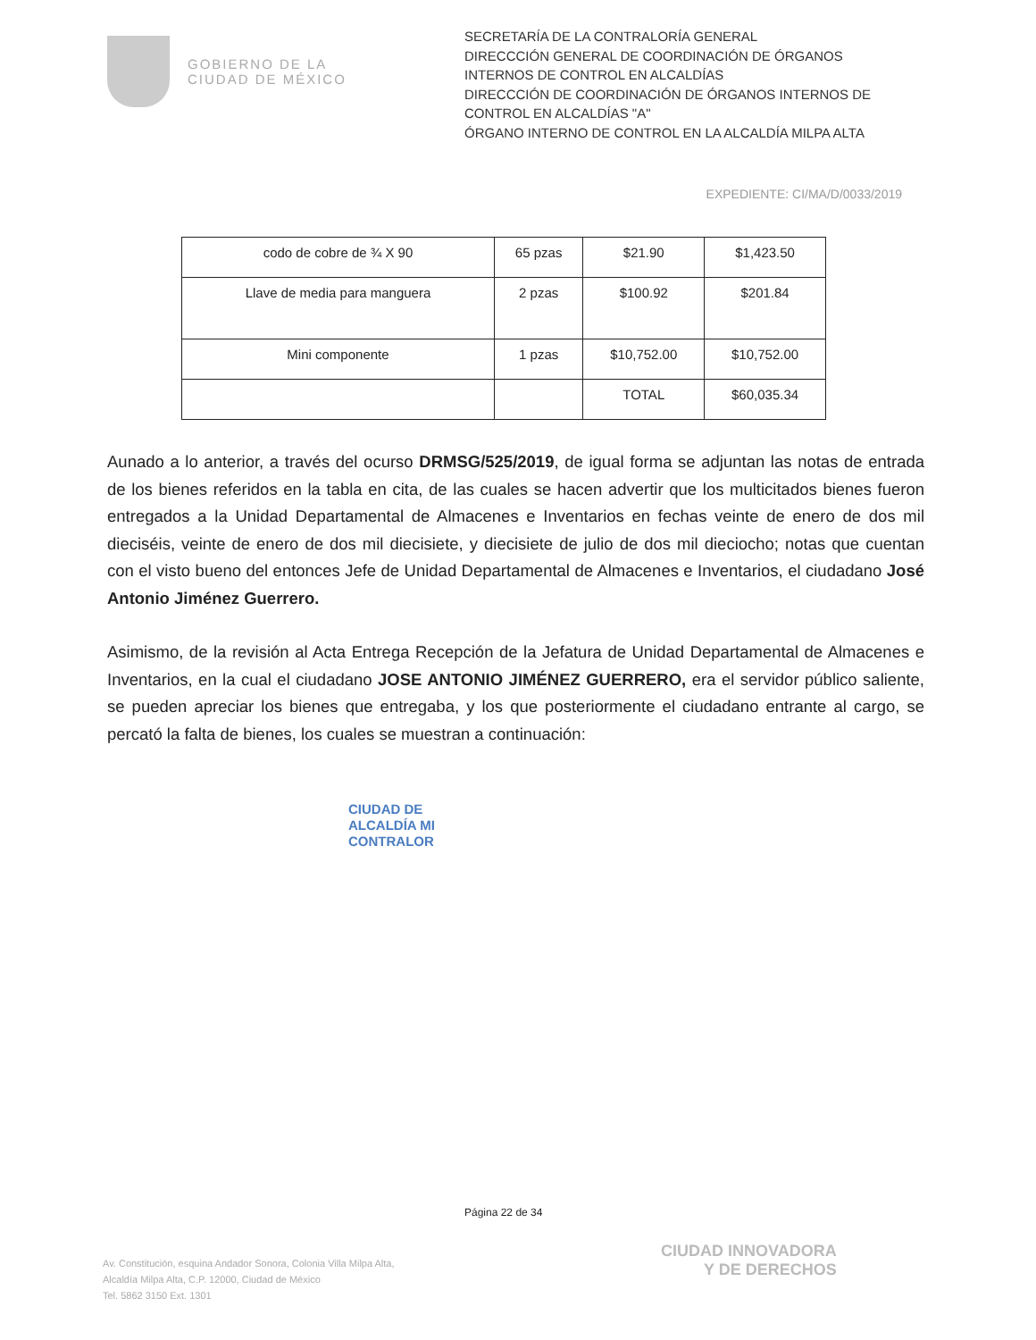GOBIERNO DE LA
CIUDAD DE MÉXICO
SECRETARÍA DE LA CONTRALORÍA GENERAL
DIRECCCIÓN GENERAL DE COORDINACIÓN DE ÓRGANOS INTERNOS DE CONTROL EN ALCALDÍAS
DIRECCCIÓN DE COORDINACIÓN DE ÓRGANOS INTERNOS DE CONTROL EN ALCALDÍAS "A"
ÓRGANO INTERNO DE CONTROL EN LA ALCALDÍA MILPA ALTA
EXPEDIENTE: CI/MA/D/0033/2019
| codo de cobre de ¾ X 90 | 65 pzas | $21.90 | $1,423.50 |
| Llave de media para manguera | 2 pzas | $100.92 | $201.84 |
| Mini componente | 1 pzas | $10,752.00 | $10,752.00 |
| | | TOTAL | $60,035.34 |
Aunado a lo anterior, a través del ocurso DRMSG/525/2019, de igual forma se adjuntan las notas de entrada de los bienes referidos en la tabla en cita, de las cuales se hacen advertir que los multicitados bienes fueron entregados a la Unidad Departamental de Almacenes e Inventarios en fechas veinte de enero de dos mil dieciséis, veinte de enero de dos mil diecisiete, y diecisiete de julio de dos mil dieciocho; notas que cuentan con el visto bueno del entonces Jefe de Unidad Departamental de Almacenes e Inventarios, el ciudadano José Antonio Jiménez Guerrero.
Asimismo, de la revisión al Acta Entrega Recepción de la Jefatura de Unidad Departamental de Almacenes e Inventarios, en la cual el ciudadano JOSE ANTONIO JIMÉNEZ GUERRERO, era el servidor público saliente, se pueden apreciar los bienes que entregaba, y los que posteriormente el ciudadano entrante al cargo, se percató la falta de bienes, los cuales se muestran a continuación:
CIUDAD DE
ALCALDÍA MI
CONTRALOR
Página 22 de 34
Av. Constitución, esquina Andador Sonora, Colonia Villa Milpa Alta,
Alcaldía Milpa Alta, C.P. 12000, Ciudad de México
Tel. 5862 3150 Ext. 1301
CIUDAD INNOVADORA
Y DE DERECHOS